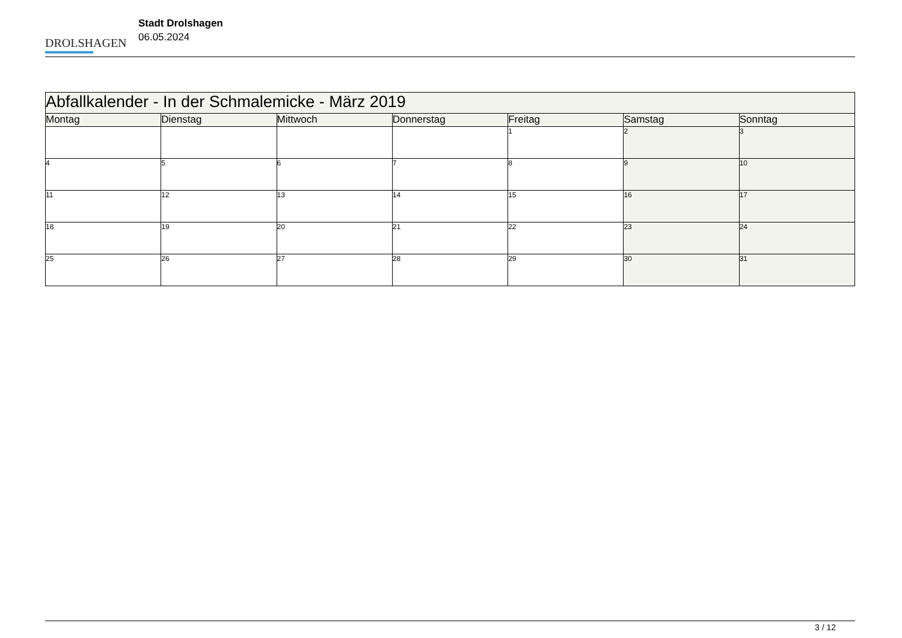DROLSHAGEN
Stadt Drolshagen
06.05.2024
| Abfallkalender - In der Schmalemicke - März 2019 | | | | | | |
| Montag | Dienstag | Mittwoch | Donnerstag | Freitag | Samstag | Sonntag |
| | | | | 1 | 2 | 3 |
| 4 | 5 | 6 | 7 | 8 | 9 | 10 |
| 11 | 12 | 13 | 14 | 15 | 16 | 17 |
| 18 | 19 | 20 | 21 | 22 | 23 | 24 |
| 25 | 26 | 27 | 28 | 29 | 30 | 31 |
3 / 12